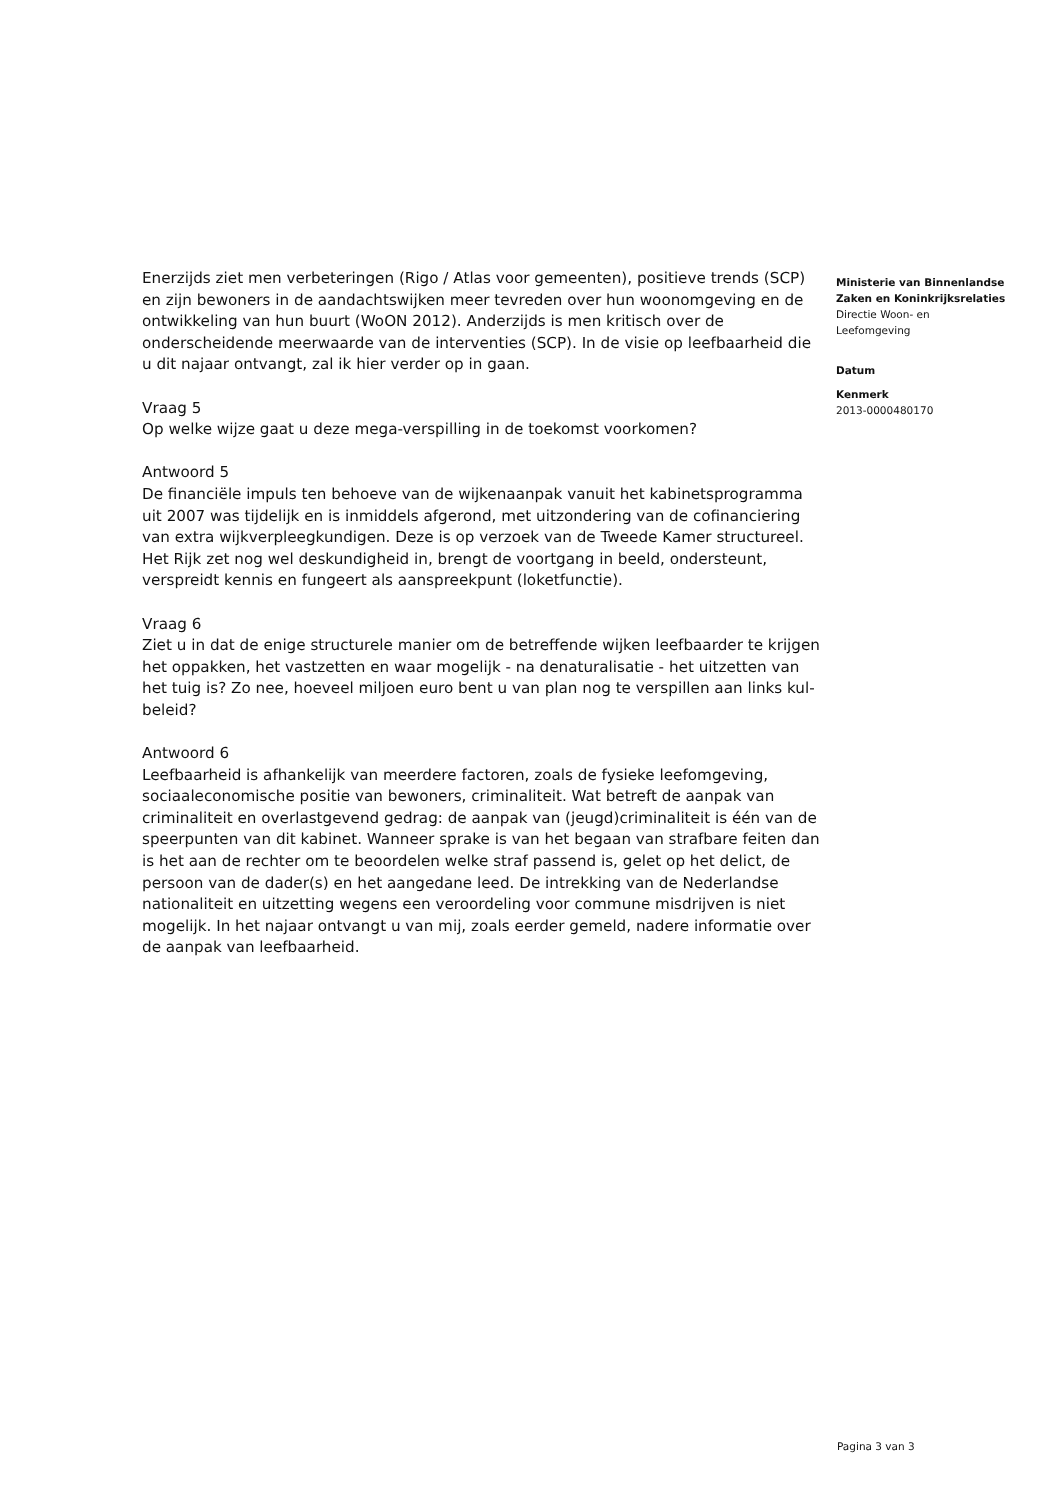Enerzijds ziet men verbeteringen (Rigo / Atlas voor gemeenten), positieve trends (SCP) en zijn bewoners in de aandachtswijken meer tevreden over hun woonomgeving en de ontwikkeling van hun buurt (WoON 2012). Anderzijds is men kritisch over de onderscheidende meerwaarde van de interventies (SCP). In de visie op leefbaarheid die u dit najaar ontvangt, zal ik hier verder op in gaan.
Vraag 5
Op welke wijze gaat u deze mega-verspilling in de toekomst voorkomen?
Antwoord 5
De financiële impuls ten behoeve van de wijkenaanpak vanuit het kabinetsprogramma uit 2007 was tijdelijk en is inmiddels afgerond, met uitzondering van de cofinanciering van extra wijkverpleegkundigen. Deze is op verzoek van de Tweede Kamer structureel. Het Rijk zet nog wel deskundigheid in, brengt de voortgang in beeld, ondersteunt, verspreidt kennis en fungeert als aanspreekpunt (loketfunctie).
Vraag 6
Ziet u in dat de enige structurele manier om de betreffende wijken leefbaarder te krijgen het oppakken, het vastzetten en waar mogelijk - na denaturalisatie - het uitzetten van het tuig is? Zo nee, hoeveel miljoen euro bent u van plan nog te verspillen aan links kul-beleid?
Antwoord 6
Leefbaarheid is afhankelijk van meerdere factoren, zoals de fysieke leefomgeving, sociaaleconomische positie van bewoners, criminaliteit. Wat betreft de aanpak van criminaliteit en overlastgevend gedrag: de aanpak van (jeugd)criminaliteit is één van de speerpunten van dit kabinet. Wanneer sprake is van het begaan van strafbare feiten dan is het aan de rechter om te beoordelen welke straf passend is, gelet op het delict, de persoon van de dader(s) en het aangedane leed. De intrekking van de Nederlandse nationaliteit en uitzetting wegens een veroordeling voor commune misdrijven is niet mogelijk. In het najaar ontvangt u van mij, zoals eerder gemeld, nadere informatie over de aanpak van leefbaarheid.
Ministerie van Binnenlandse Zaken en Koninkrijksrelaties
Directie Woon- en Leefomgeving
Datum
Kenmerk
2013-0000480170
Pagina 3 van 3